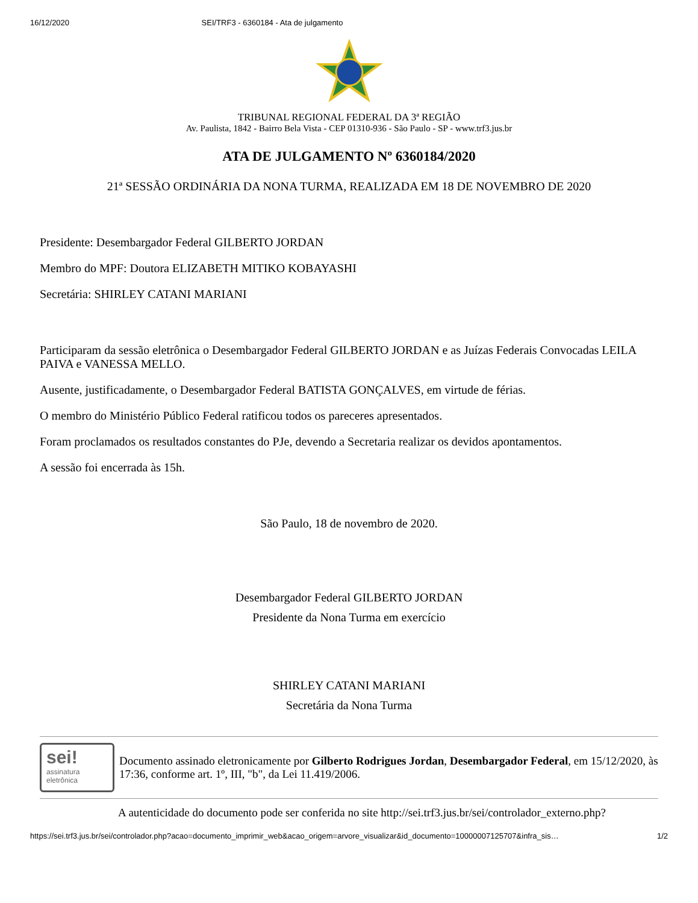16/12/2020 SEI/TRF3 - 6360184 - Ata de julgamento
TRIBUNAL REGIONAL FEDERAL DA 3ª REGIÃO
Av. Paulista, 1842 - Bairro Bela Vista - CEP 01310-936 - São Paulo - SP - www.trf3.jus.br
ATA DE JULGAMENTO Nº 6360184/2020
21ª SESSÃO ORDINÁRIA DA NONA TURMA, REALIZADA EM 18 DE NOVEMBRO DE 2020
Presidente: Desembargador Federal GILBERTO JORDAN
Membro do MPF: Doutora ELIZABETH MITIKO KOBAYASHI
Secretária: SHIRLEY CATANI MARIANI
Participaram da sessão eletrônica o Desembargador Federal GILBERTO JORDAN e as Juízas Federais Convocadas LEILA PAIVA e VANESSA MELLO.
Ausente, justificadamente, o Desembargador Federal BATISTA GONÇALVES, em virtude de férias.
O membro do Ministério Público Federal ratificou todos os pareceres apresentados.
Foram proclamados os resultados constantes do PJe, devendo a Secretaria realizar os devidos apontamentos.
A sessão foi encerrada às 15h.
São Paulo, 18 de novembro de 2020.
Desembargador Federal GILBERTO JORDAN
Presidente da Nona Turma em exercício
SHIRLEY CATANI MARIANI
Secretária da Nona Turma
sei!
assinatura
eletrônica
Documento assinado eletronicamente por Gilberto Rodrigues Jordan, Desembargador Federal, em 15/12/2020, às 17:36, conforme art. 1º, III, "b", da Lei 11.419/2006.
A autenticidade do documento pode ser conferida no site http://sei.trf3.jus.br/sei/controlador_externo.php?
https://sei.trf3.jus.br/sei/controlador.php?acao=documento_imprimir_web&acao_origem=arvore_visualizar&id_documento=10000007125707&infra_sis… 1/2